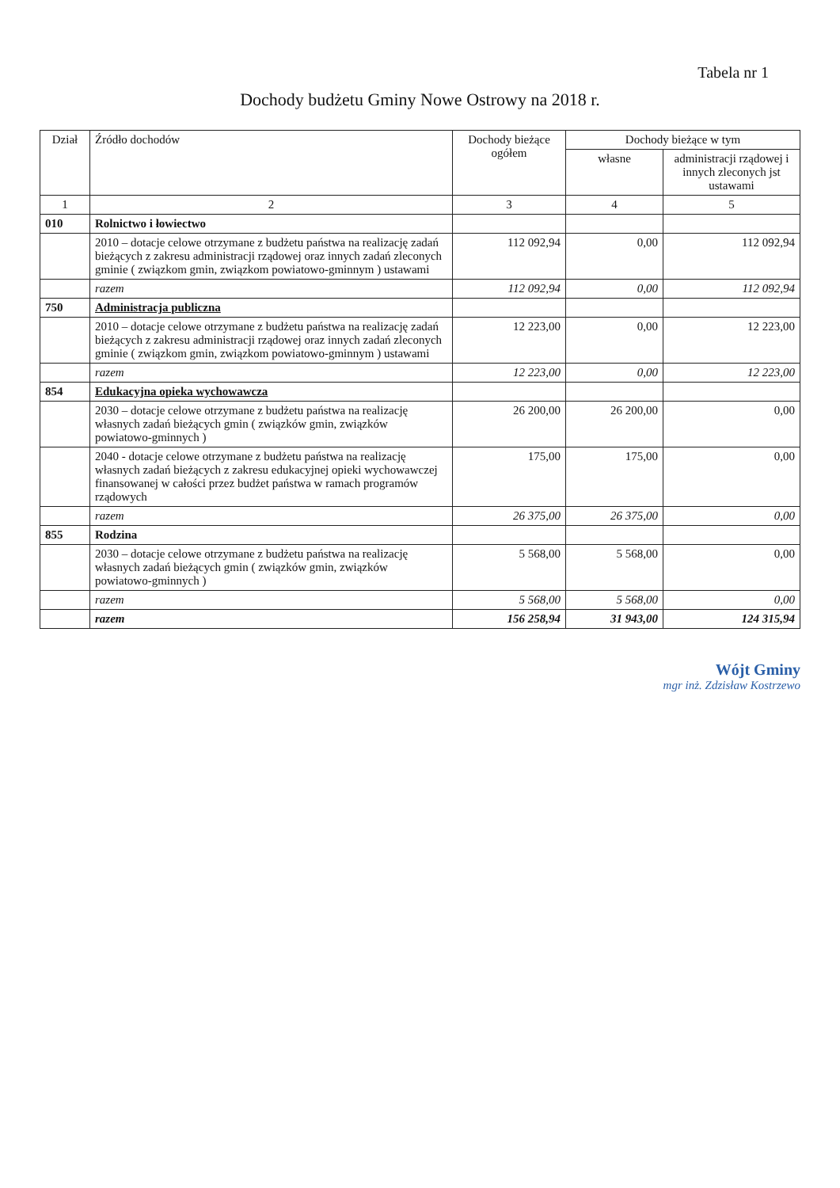Tabela nr 1
Dochody budżetu Gminy Nowe Ostrowy na 2018 r.
| Dział | Źródło dochodów | Dochody bieżące ogółem | Dochody bieżące w tym | |
| --- | --- | --- | --- | --- |
| | | | własne | administracji rządowej i innych zleconych jst ustawami |
| 1 | 2 | 3 | 4 | 5 |
| 010 | Rolnictwo i łowiectwo | | | |
| | 2010 – dotacje celowe otrzymane z budżetu państwa na realizację zadań bieżących z zakresu administracji rządowej oraz innych zadań zleconych gminie ( związkom gmin, związkom powiatowo-gminnym ) ustawami | 112 092,94 | 0,00 | 112 092,94 |
| | razem | 112 092,94 | 0,00 | 112 092,94 |
| 750 | Administracja publiczna | | | |
| | 2010 – dotacje celowe otrzymane z budżetu państwa na realizację zadań bieżących z zakresu administracji rządowej oraz innych zadań zleconych gminie ( związkom gmin, związkom powiatowo-gminnym ) ustawami | 12 223,00 | 0,00 | 12 223,00 |
| | razem | 12 223,00 | 0,00 | 12 223,00 |
| 854 | Edukacyjna opieka wychowawcza | | | |
| | 2030 – dotacje celowe otrzymane z budżetu państwa na realizację własnych zadań bieżących gmin ( związków gmin, związków powiatowo-gminnych ) | 26 200,00 | 26 200,00 | 0,00 |
| | 2040 - dotacje celowe otrzymane z budżetu państwa na realizację własnych zadań bieżących z zakresu edukacyjnej opieki wychowawczej finansowanej w całości przez budżet państwa w ramach programów rządowych | 175,00 | 175,00 | 0,00 |
| | razem | 26 375,00 | 26 375,00 | 0,00 |
| 855 | Rodzina | | | |
| | 2030 – dotacje celowe otrzymane z budżetu państwa na realizację własnych zadań bieżących gmin ( związków gmin, związków powiatowo-gminnych ) | 5 568,00 | 5 568,00 | 0,00 |
| | razem | 5 568,00 | 5 568,00 | 0,00 |
| | razem | 156 258,94 | 31 943,00 | 124 315,94 |
Wójt Gminy
mgr inż. Zdzisław Kostrzewo